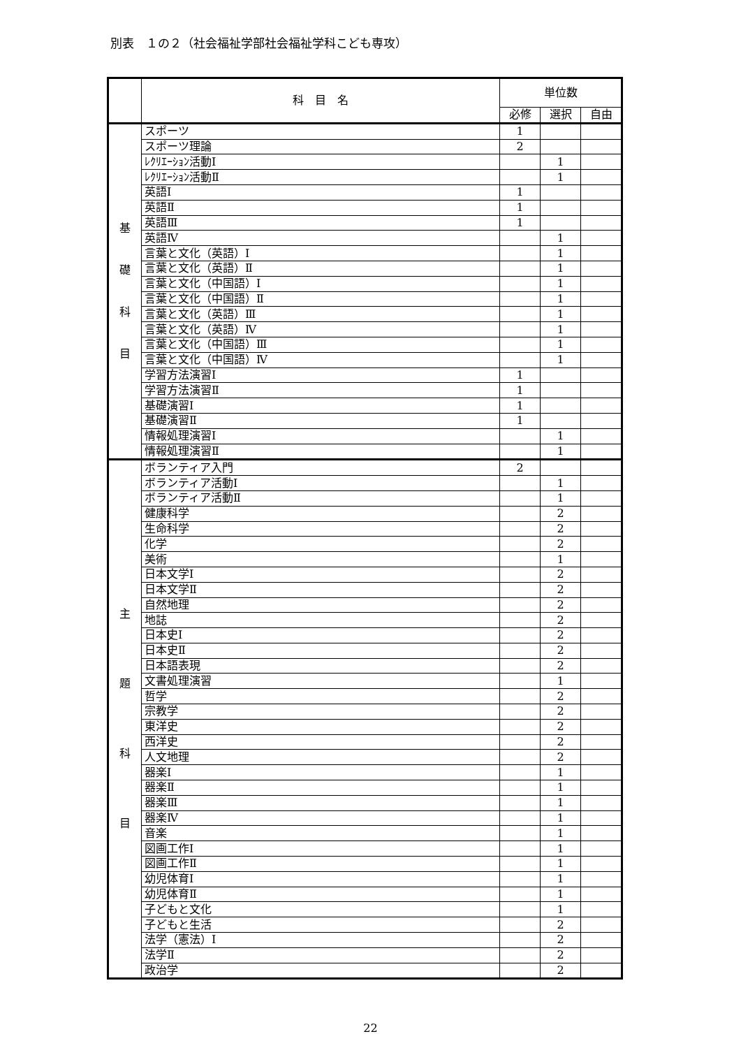別表　１の２（社会福祉学部社会福祉学科こども専攻）
| | 科 目 名 | 単位数 | | |
| --- | --- | --- | --- | --- |
| | | 必修 | 選択 | 自由 |
| 基 礎 科 目 | スポーツ | 1 | | |
| | スポーツ理論 | 2 | | |
| | ﾚｸﾘｴｰｼｮﾝ活動Ⅰ | | 1 | |
| | ﾚｸﾘｴｰｼｮﾝ活動Ⅱ | | 1 | |
| | 英語Ⅰ | 1 | | |
| | 英語Ⅱ | 1 | | |
| | 英語Ⅲ | 1 | | |
| | 英語Ⅳ | | 1 | |
| | 言葉と文化（英語）Ⅰ | | 1 | |
| | 言葉と文化（英語）Ⅱ | | 1 | |
| | 言葉と文化（中国語）Ⅰ | | 1 | |
| | 言葉と文化（中国語）Ⅱ | | 1 | |
| | 言葉と文化（英語）Ⅲ | | 1 | |
| | 言葉と文化（英語）Ⅳ | | 1 | |
| | 言葉と文化（中国語）Ⅲ | | 1 | |
| | 言葉と文化（中国語）Ⅳ | | 1 | |
| | 学習方法演習Ⅰ | 1 | | |
| | 学習方法演習Ⅱ | 1 | | |
| | 基礎演習Ⅰ | 1 | | |
| | 基礎演習Ⅱ | 1 | | |
| | 情報処理演習Ⅰ | | 1 | |
| | 情報処理演習Ⅱ | | 1 | |
| 主 題 科 目 | ボランティア入門 | 2 | | |
| | ボランティア活動Ⅰ | | 1 | |
| | ボランティア活動Ⅱ | | 1 | |
| | 健康科学 | | 2 | |
| | 生命科学 | | 2 | |
| | 化学 | | 2 | |
| | 美術 | | 1 | |
| | 日本文学Ⅰ | | 2 | |
| | 日本文学Ⅱ | | 2 | |
| | 自然地理 | | 2 | |
| | 地誌 | | 2 | |
| | 日本史Ⅰ | | 2 | |
| | 日本史Ⅱ | | 2 | |
| | 日本語表現 | | 2 | |
| | 文書処理演習 | | 1 | |
| | 哲学 | | 2 | |
| | 宗教学 | | 2 | |
| | 東洋史 | | 2 | |
| | 西洋史 | | 2 | |
| | 人文地理 | | 2 | |
| | 器楽Ⅰ | | 1 | |
| | 器楽Ⅱ | | 1 | |
| | 器楽Ⅲ | | 1 | |
| | 器楽Ⅳ | | 1 | |
| | 音楽 | | 1 | |
| | 図画工作Ⅰ | | 1 | |
| | 図画工作Ⅱ | | 1 | |
| | 幼児体育Ⅰ | | 1 | |
| | 幼児体育Ⅱ | | 1 | |
| | 子どもと文化 | | 1 | |
| | 子どもと生活 | | 2 | |
| | 法学（憲法）Ⅰ | | 2 | |
| | 法学Ⅱ | | 2 | |
| | 政治学 | | 2 | |
22